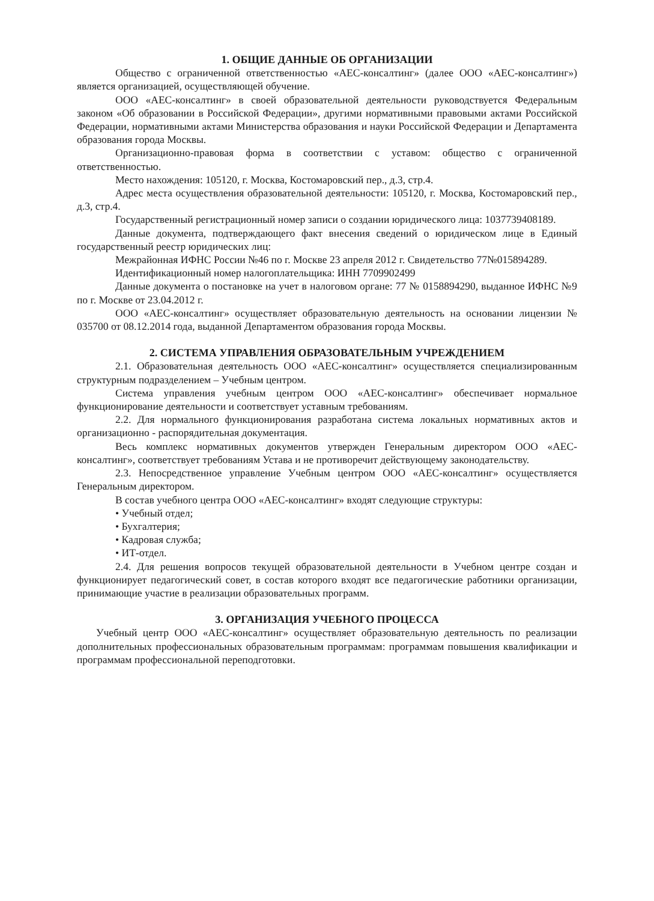1. ОБЩИЕ ДАННЫЕ ОБ ОРГАНИЗАЦИИ
Общество с ограниченной ответственностью «АЕС-консалтинг» (далее ООО «АЕС-консалтинг») является организацией, осуществляющей обучение.
ООО «АЕС-консалтинг» в своей образовательной деятельности руководствуется Федеральным законом «Об образовании в Российской Федерации», другими нормативными правовыми актами Российской Федерации, нормативными актами Министерства образования и науки Российской Федерации и Департамента образования города Москвы.
Организационно-правовая форма в соответствии с уставом: общество с ограниченной ответственностью.
Место нахождения: 105120, г. Москва, Костомаровский пер., д.3, стр.4.
Адрес места осуществления образовательной деятельности: 105120, г. Москва, Костомаровский пер., д.3, стр.4.
Государственный регистрационный номер записи о создании юридического лица: 1037739408189.
Данные документа, подтверждающего факт внесения сведений о юридическом лице в Единый государственный реестр юридических лиц:
Межрайонная ИФНС России №46 по г. Москве 23 апреля 2012 г. Свидетельство 77№015894289.
Идентификационный номер налогоплательщика: ИНН 7709902499
Данные документа о постановке на учет в налоговом органе: 77 № 0158894290, выданное ИФНС №9 по г. Москве от 23.04.2012 г.
ООО «АЕС-консалтинг» осуществляет образовательную деятельность на основании лицензии № 035700 от 08.12.2014 года, выданной Департаментом образования города Москвы.
2. СИСТЕМА УПРАВЛЕНИЯ ОБРАЗОВАТЕЛЬНЫМ УЧРЕЖДЕНИЕМ
2.1. Образовательная деятельность ООО «АЕС-консалтинг» осуществляется специализированным структурным подразделением – Учебным центром.
Система управления учебным центром ООО «АЕС-консалтинг» обеспечивает нормальное функционирование деятельности и соответствует уставным требованиям.
2.2. Для нормального функционирования разработана система локальных нормативных актов и организационно - распорядительная документация.
Весь комплекс нормативных документов утвержден Генеральным директором ООО «АЕС-консалтинг», соответствует требованиям Устава и не противоречит действующему законодательству.
2.3. Непосредственное управление Учебным центром ООО «АЕС-консалтинг» осуществляется Генеральным директором.
В состав учебного центра ООО «АЕС-консалтинг» входят следующие структуры:
• Учебный отдел;
• Бухгалтерия;
• Кадровая служба;
• ИТ-отдел.
2.4. Для решения вопросов текущей образовательной деятельности в Учебном центре создан и функционирует педагогический совет, в состав которого входят все педагогические работники организации, принимающие участие в реализации образовательных программ.
3. ОРГАНИЗАЦИЯ УЧЕБНОГО ПРОЦЕССА
Учебный центр ООО «АЕС-консалтинг» осуществляет образовательную деятельность по реализации дополнительных профессиональных образовательным программам: программам повышения квалификации и программам профессиональной переподготовки.